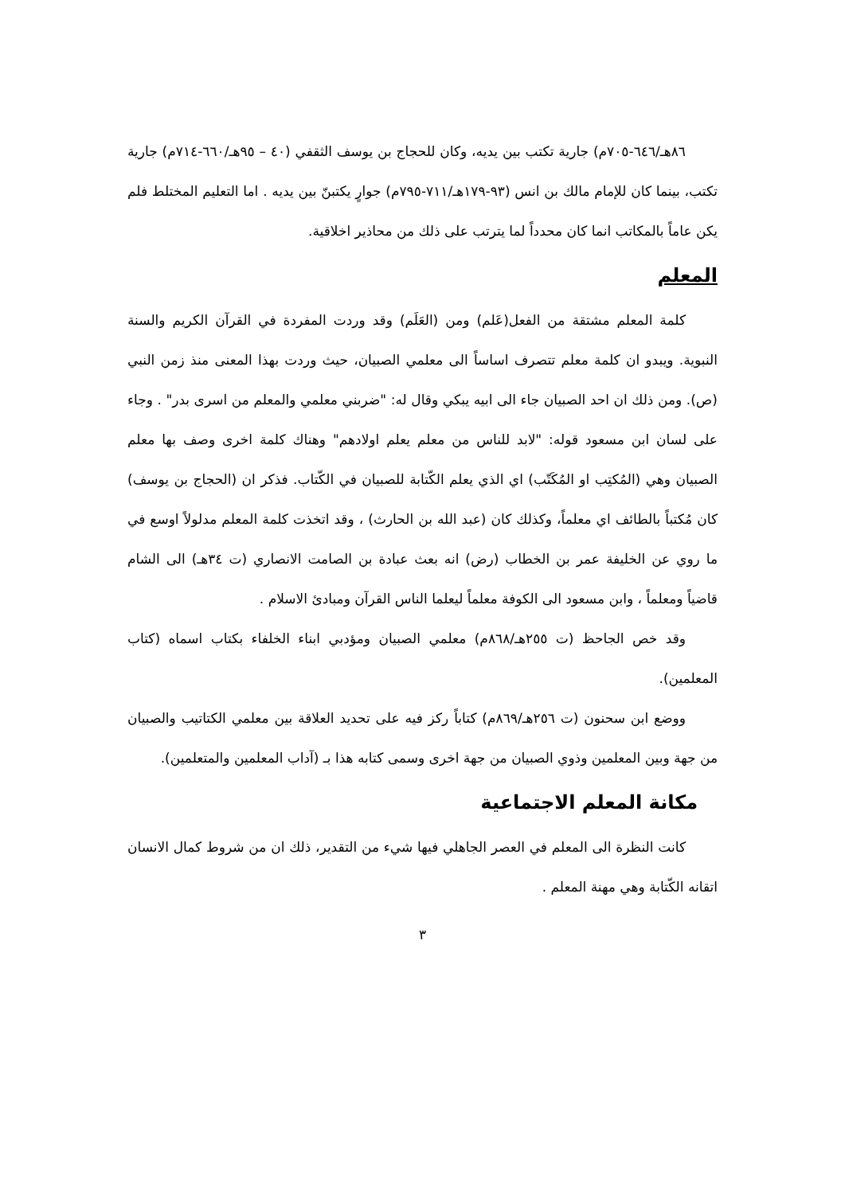٨٦هـ/٦٤٦-٧٠٥م) جارية تكتب بين يديه، وكان للحجاج بن يوسف الثقفي (٤٠ – ٩٥هـ/٦٦٠-٧١٤م) جارية تكتب، بينما كان للإمام مالك بن انس (٩٣-١٧٩هـ/٧١١-٧٩٥م) جوارٍ يكتبنّ بين يديه . اما التعليم المختلط فلم يكن عاماً بالمكاتب انما كان محدداً لما يترتب على ذلك من محاذير اخلاقية.
المعلم
كلمة المعلم مشتقة من الفعل(عَلم) ومن (العَلَم) وقد وردت المفردة في القرآن الكريم والسنة النبوية. ويبدو ان كلمة معلم تتصرف اساساً الى معلمي الصبيان، حيث وردت بهذا المعنى منذ زمن النبي (ص). ومن ذلك ان احد الصبيان جاء الى ابيه يبكي وقال له: "ضربني معلمي والمعلم من اسرى بدر" . وجاء على لسان ابن مسعود قوله: "لابد للناس من معلم يعلم اولادهم" وهناك كلمة اخرى وصف بها معلم الصبيان وهي (المُكتِب او المُكَتّب) اي الذي يعلم الكّتابة للصبيان في الكّتاب. فذكر ان (الحجاج بن يوسف) كان مُكتباً بالطائف اي معلماً، وكذلك كان (عبد الله بن الحارث) ، وقد اتخذت كلمة المعلم مدلولاً اوسع في ما روي عن الخليفة عمر بن الخطاب (رض) انه بعث عبادة بن الصامت الانصاري (ت ٣٤هـ) الى الشام قاضياً ومعلماً ، وابن مسعود الى الكوفة معلماً ليعلما الناس القرآن ومبادئ الاسلام .
وقد خص الجاحظ (ت ٢٥٥هـ/٨٦٨م) معلمي الصبيان ومؤدبي ابناء الخلفاء بكتاب اسماه (كتاب المعلمين).
ووضع ابن سحنون (ت ٢٥٦هـ/٨٦٩م) كتاباً ركز فيه على تحديد العلاقة بين معلمي الكتاتيب والصبيان من جهة وبين المعلمين وذوي الصبيان من جهة اخرى وسمى كتابه هذا بـ (آداب المعلمين والمتعلمين).
مكانة المعلم الاجتماعية
كانت النظرة الى المعلم في العصر الجاهلي فيها شيء من التقدير، ذلك ان من شروط كمال الانسان اتقانه الكّتابة وهي مهنة المعلم .
٣